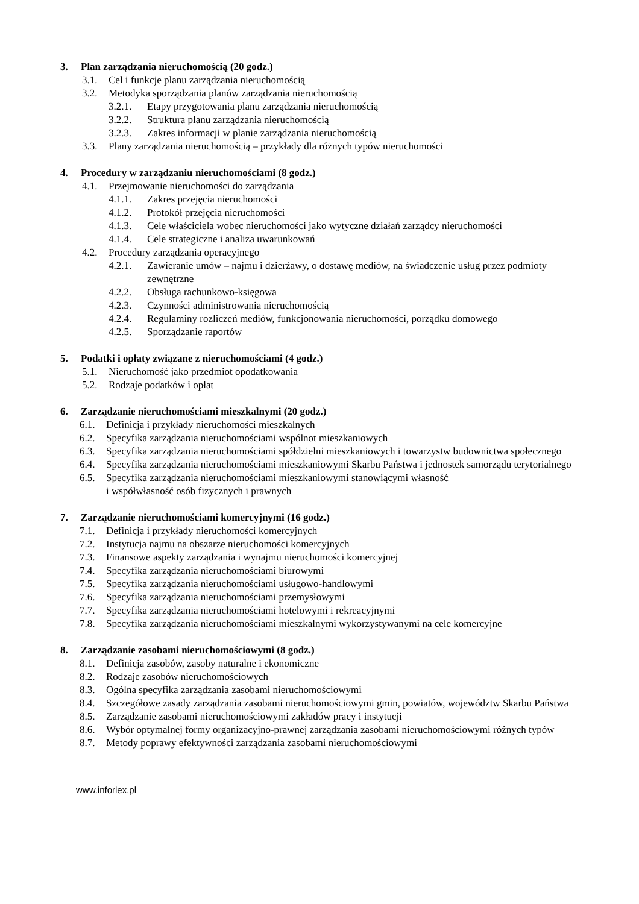3. Plan zarządzania nieruchomością (20 godz.)
3.1. Cel i funkcje planu zarządzania nieruchomością
3.2. Metodyka sporządzania planów zarządzania nieruchomością
3.2.1. Etapy przygotowania planu zarządzania nieruchomością
3.2.2. Struktura planu zarządzania nieruchomością
3.2.3. Zakres informacji w planie zarządzania nieruchomością
3.3. Plany zarządzania nieruchomością – przykłady dla różnych typów nieruchomości
4. Procedury w zarządzaniu nieruchomościami (8 godz.)
4.1. Przejmowanie nieruchomości do zarządzania
4.1.1. Zakres przejęcia nieruchomości
4.1.2. Protokół przejęcia nieruchomości
4.1.3. Cele właściciela wobec nieruchomości jako wytyczne działań zarządcy nieruchomości
4.1.4. Cele strategiczne i analiza uwarunkowań
4.2. Procedury zarządzania operacyjnego
4.2.1. Zawieranie umów – najmu i dzierżawy, o dostawę mediów, na świadczenie usług przez podmioty zewnętrzne
4.2.2. Obsługa rachunkowo-księgowa
4.2.3. Czynności administrowania nieruchomością
4.2.4. Regulaminy rozliczeń mediów, funkcjonowania nieruchomości, porządku domowego
4.2.5. Sporządzanie raportów
5. Podatki i opłaty związane z nieruchomościami (4 godz.)
5.1. Nieruchomość jako przedmiot opodatkowania
5.2. Rodzaje podatków i opłat
6. Zarządzanie nieruchomościami mieszkalnymi (20 godz.)
6.1. Definicja i przykłady nieruchomości mieszkalnych
6.2. Specyfika zarządzania nieruchomościami wspólnot mieszkaniowych
6.3. Specyfika zarządzania nieruchomościami spółdzielni mieszkaniowych i towarzystw budownictwa społecznego
6.4. Specyfika zarządzania nieruchomościami mieszkaniowymi Skarbu Państwa i jednostek samorządu terytorialnego
6.5. Specyfika zarządzania nieruchomościami mieszkaniowymi stanowiącymi własność
i współwłasność osób fizycznych i prawnych
7. Zarządzanie nieruchomościami komercyjnymi (16 godz.)
7.1. Definicja i przykłady nieruchomości komercyjnych
7.2. Instytucja najmu na obszarze nieruchomości komercyjnych
7.3. Finansowe aspekty zarządzania i wynajmu nieruchomości komercyjnej
7.4. Specyfika zarządzania nieruchomościami biurowymi
7.5. Specyfika zarządzania nieruchomościami usługowo-handlowymi
7.6. Specyfika zarządzania nieruchomościami przemysłowymi
7.7. Specyfika zarządzania nieruchomościami hotelowymi i rekreacyjnymi
7.8. Specyfika zarządzania nieruchomościami mieszkalnymi wykorzystywanymi na cele komercyjne
8. Zarządzanie zasobami nieruchomościowymi (8 godz.)
8.1. Definicja zasobów, zasoby naturalne i ekonomiczne
8.2. Rodzaje zasobów nieruchomościowych
8.3. Ogólna specyfika zarządzania zasobami nieruchomościowymi
8.4. Szczegółowe zasady zarządzania zasobami nieruchomościowymi gmin, powiatów, województw Skarbu Państwa
8.5. Zarządzanie zasobami nieruchomościowymi zakładów pracy i instytucji
8.6. Wybór optymalnej formy organizacyjno-prawnej zarządzania zasobami nieruchomościowymi różnych typów
8.7. Metody poprawy efektywności zarządzania zasobami nieruchomościowymi
www.inforlex.pl